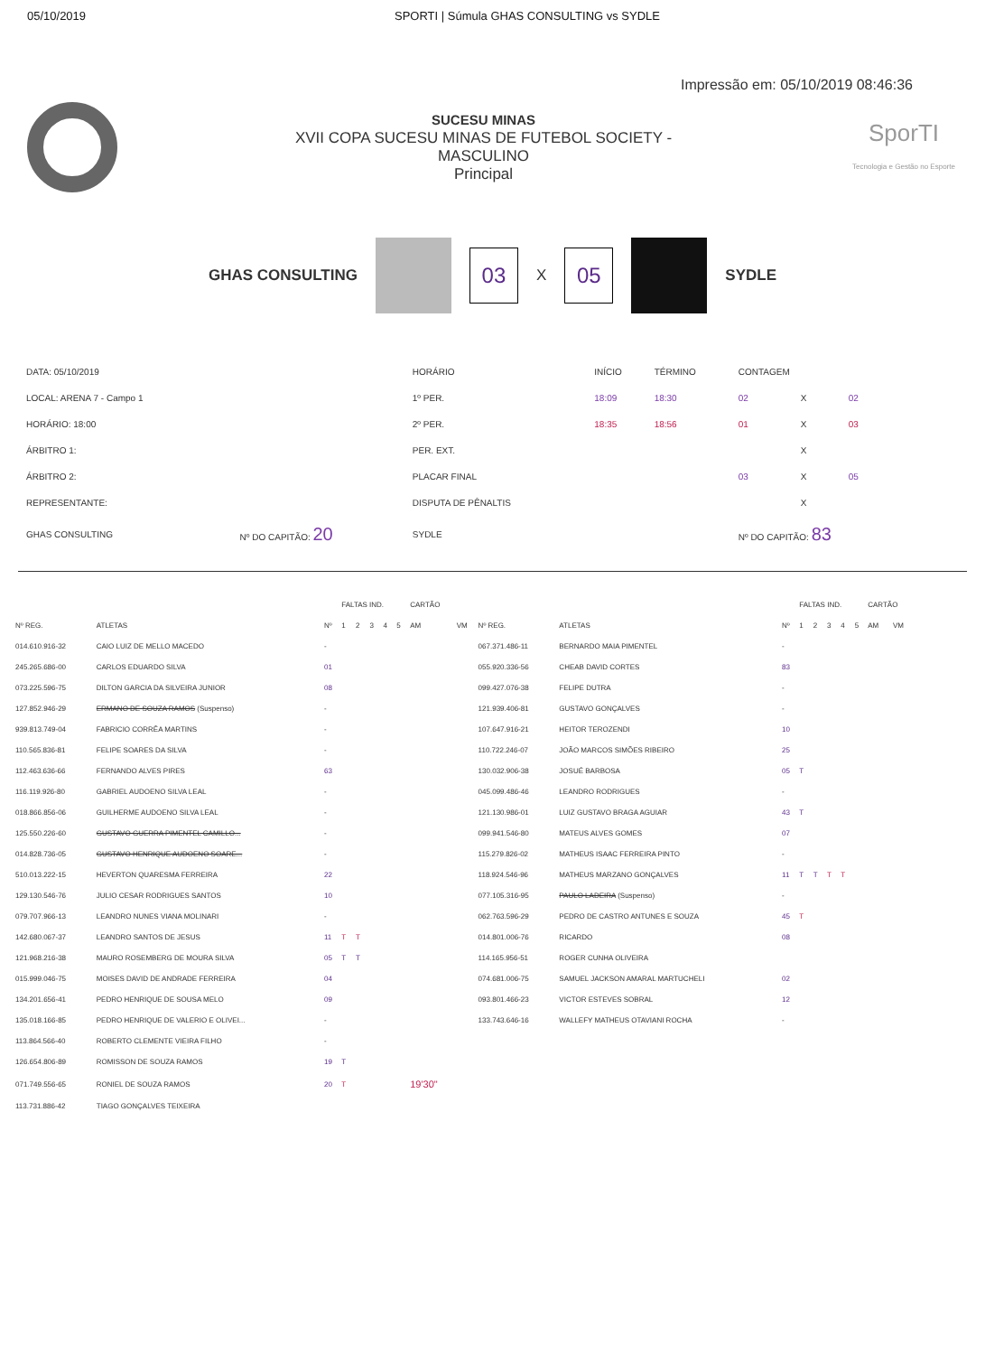05/10/2019 SPORTI | Súmula GHAS CONSULTING vs SYDLE
Impressão em: 05/10/2019 08:46:36
SUCESU MINAS
XVII COPA SUCESU MINAS DE FUTEBOL SOCIETY -
MASCULINO
Principal
SporTI
Tecnologia e Gestão no Esporte
GHAS CONSULTING
03
X
05
SYDLE
| DATA: 05/10/2019 | | HORÁRIO | INÍCIO | TÉRMINO | CONTAGEM | | |
| LOCAL: ARENA 7 - Campo 1 | | 1º PER. | 18:09 | 18:30 | 02 | X | 02 |
| HORÁRIO: 18:00 | | 2º PER. | 18:35 | 18:56 | 01 | X | 03 |
| ÁRBITRO 1: | | PER. EXT. | | | | X | |
| ÁRBITRO 2: | | PLACAR FINAL | | | 03 | X | 05 |
| REPRESENTANTE: | | DISPUTA DE PÊNALTIS | | | | X | |
| GHAS CONSULTING | Nº DO CAPITÃO: 20 | SYDLE | | | Nº DO CAPITÃO: 83 | | |
| | | | FALTAS IND. | | | | | CARTÃO | | | | | FALTAS IND. | | | | | CARTÃO | |
| --- | --- | --- | --- | --- | --- | --- | --- | --- | --- | --- | --- | --- | --- | --- | --- | --- | --- | --- | --- |
| Nº REG. | ATLETAS | Nº | 1 | 2 | 3 | 4 | 5 | AM | VM | Nº REG. | ATLETAS | Nº | 1 | 2 | 3 | 4 | 5 | AM | VM |
| 014.610.916-32 | CAIO LUIZ DE MELLO MACEDO | - | | | | | | | | 067.371.486-11 | BERNARDO MAIA PIMENTEL | - | | | | | | | |
| 245.265.686-00 | CARLOS EDUARDO SILVA | 01 | | | | | | | | 055.920.336-56 | CHEAB DAVID CORTES | 83 | | | | | | | |
| 073.225.596-75 | DILTON GARCIA DA SILVEIRA JUNIOR | 08 | | | | | | | | 099.427.076-38 | FELIPE DUTRA | - | | | | | | | |
| 127.852.946-29 | ERMANO DE SOUZA RAMOS (Suspenso) | - | | | | | | | | 121.939.406-81 | GUSTAVO GONÇALVES | - | | | | | | | |
| 939.813.749-04 | FABRICIO CORRÊA MARTINS | - | | | | | | | | 107.647.916-21 | HEITOR TEROZENDI | 10 | | | | | | | |
| 110.565.836-81 | FELIPE SOARES DA SILVA | - | | | | | | | | 110.722.246-07 | JOÃO MARCOS SIMÕES RIBEIRO | 25 | | | | | | | |
| 112.463.636-66 | FERNANDO ALVES PIRES | 63 | | | | | | | | 130.032.906-38 | JOSUÉ BARBOSA | 05 | T | | | | | | |
| 116.119.926-80 | GABRIEL AUDOENO SILVA LEAL | - | | | | | | | | 045.099.486-46 | LEANDRO RODRIGUES | - | | | | | | | |
| 018.866.856-06 | GUILHERME AUDOENO SILVA LEAL | - | | | | | | | | 121.130.986-01 | LUIZ GUSTAVO BRAGA AGUIAR | 43 | T | | | | | | |
| 125.550.226-60 | GUSTAVO GUERRA PIMENTEL CAMILLO... | - | | | | | | | | 099.941.546-80 | MATEUS ALVES GOMES | 07 | | | | | | | |
| 014.828.736-05 | GUSTAVO HENRIQUE AUDOENO SOARE... | - | | | | | | | | 115.279.826-02 | MATHEUS ISAAC FERREIRA PINTO | - | | | | | | | |
| 510.013.222-15 | HEVERTON QUARESMA FERREIRA | 22 | | | | | | | | 118.924.546-96 | MATHEUS MARZANO GONÇALVES | 11 | T | T | T | T | | | |
| 129.130.546-76 | JULIO CESAR RODRIGUES SANTOS | 10 | | | | | | | | 077.105.316-95 | PAULO LADEIRA (Suspenso) | - | | | | | | | |
| 079.707.966-13 | LEANDRO NUNES VIANA MOLINARI | - | | | | | | | | 062.763.596-29 | PEDRO DE CASTRO ANTUNES E SOUZA | 45 | T | | | | | | |
| 142.680.067-37 | LEANDRO SANTOS DE JESUS | 11 | T | T | | | | | | 014.801.006-76 | RICARDO | 08 | | | | | | | |
| 121.968.216-38 | MAURO ROSEMBERG DE MOURA SILVA | 05 | T | T | | | | | | 114.165.956-51 | ROGER CUNHA OLIVEIRA | | | | | | | | |
| 015.999.046-75 | MOISES DAVID DE ANDRADE FERREIRA | 04 | | | | | | | | 074.681.006-75 | SAMUEL JACKSON AMARAL MARTUCHELI | 02 | | | | | | | |
| 134.201.656-41 | PEDRO HENRIQUE DE SOUSA MELO | 09 | | | | | | | | 093.801.466-23 | VICTOR ESTEVES SOBRAL | 12 | | | | | | | |
| 135.018.166-85 | PEDRO HENRIQUE DE VALERIO E OLIVEI... | - | | | | | | | | 133.743.646-16 | WALLEFY MATHEUS OTAVIANI ROCHA | - | | | | | | | |
| 113.864.566-40 | ROBERTO CLEMENTE VIEIRA FILHO | - | | | | | | | | | | | | | | | | | |
| 126.654.806-89 | ROMISSON DE SOUZA RAMOS | 19 | T | | | | | | | | | | | | | | | | |
| 071.749.556-65 | RONIEL DE SOUZA RAMOS | 20 | T | | | | | 19'30" | | | | | | | | | | | |
| 113.731.886-42 | TIAGO GONÇALVES TEIXEIRA | | | | | | | | | | | | | | | | | | |